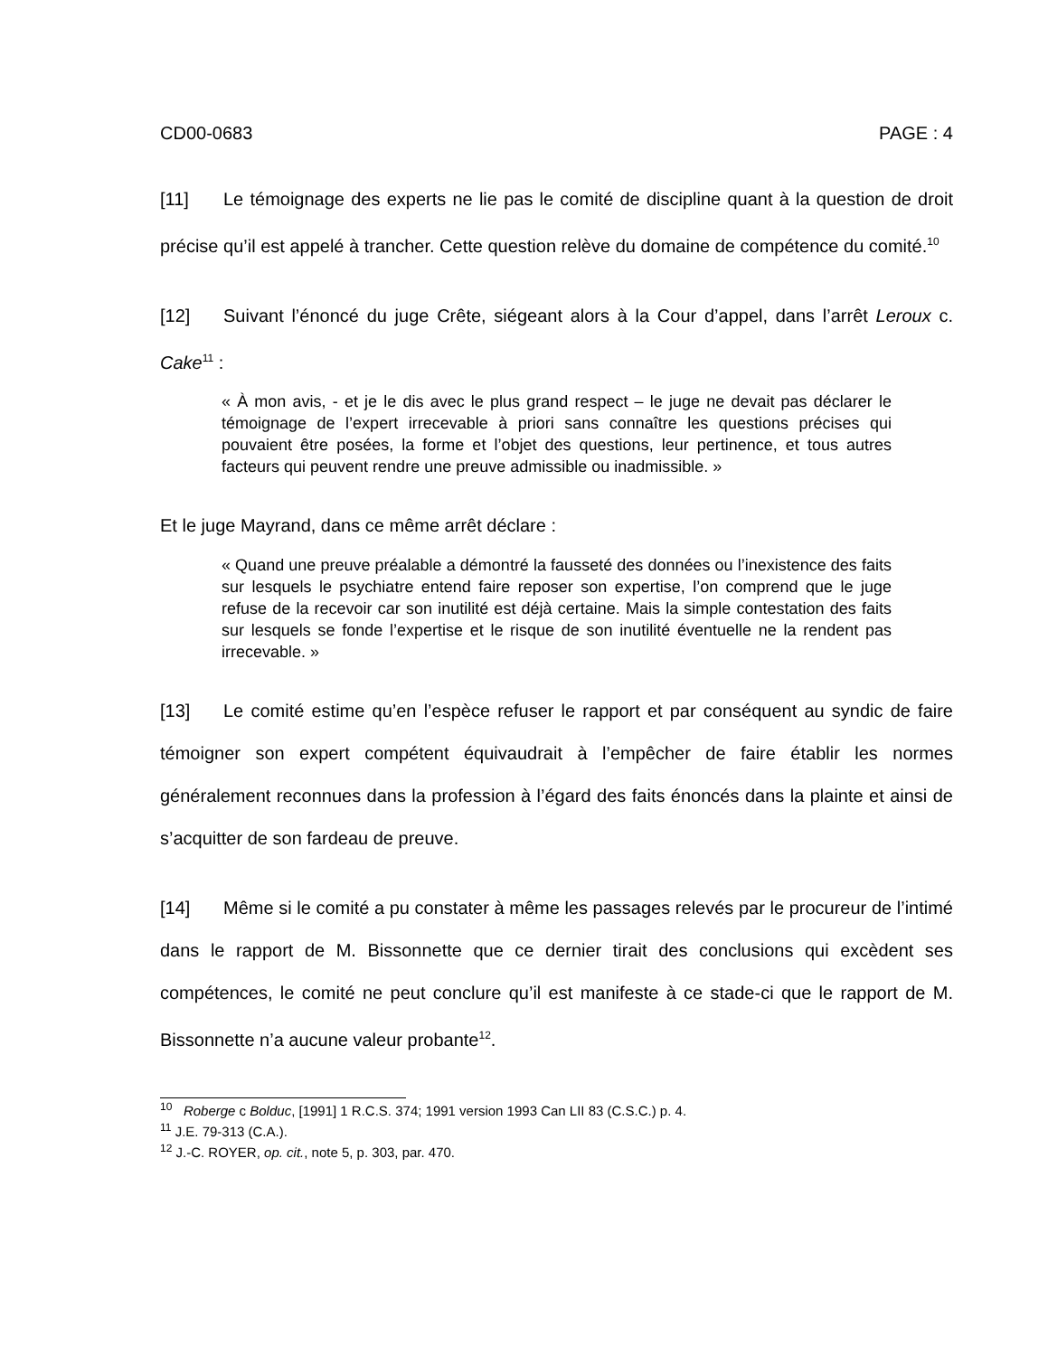CD00-0683 PAGE : 4
[11] Le témoignage des experts ne lie pas le comité de discipline quant à la question de droit précise qu’il est appelé à trancher. Cette question relève du domaine de compétence du comité.<sup>10</sup>
[12] Suivant l’énoncé du juge Crête, siégeant alors à la Cour d’appel, dans l’arrêt Leroux c. Cake<sup>11</sup> :
« À mon avis, - et je le dis avec le plus grand respect – le juge ne devait pas déclarer le témoignage de l’expert irrecevable à priori sans connaître les questions précises qui pouvaient être posées, la forme et l’objet des questions, leur pertinence, et tous autres facteurs qui peuvent rendre une preuve admissible ou inadmissible. »
Et le juge Mayrand, dans ce même arrêt déclare :
« Quand une preuve préalable a démontré la fausseté des données ou l’inexistence des faits sur lesquels le psychiatre entend faire reposer son expertise, l’on comprend que le juge refuse de la recevoir car son inutilité est déjà certaine. Mais la simple contestation des faits sur lesquels se fonde l’expertise et le risque de son inutilité éventuelle ne la rendent pas irrecevable. »
[13] Le comité estime qu’en l’espèce refuser le rapport et par conséquent au syndic de faire témoigner son expert compétent équivaudrait à l’empêcher de faire établir les normes généralement reconnues dans la profession à l’égard des faits énoncés dans la plainte et ainsi de s’acquitter de son fardeau de preuve.
[14] Même si le comité a pu constater à même les passages relevés par le procureur de l’intimé dans le rapport de M. Bissonnette que ce dernier tirait des conclusions qui excèdent ses compétences, le comité ne peut conclure qu’il est manifeste à ce stade-ci que le rapport de M. Bissonnette n’a aucune valeur probante<sup>12</sup>.
<sup>10</sup> Roberge c Bolduc, [1991] 1 R.C.S. 374; 1991 version 1993 Can LII 83 (C.S.C.) p. 4.
<sup>11</sup> J.E. 79-313 (C.A.).
<sup>12</sup> J.-C. ROYER, op. cit., note 5, p. 303, par. 470.